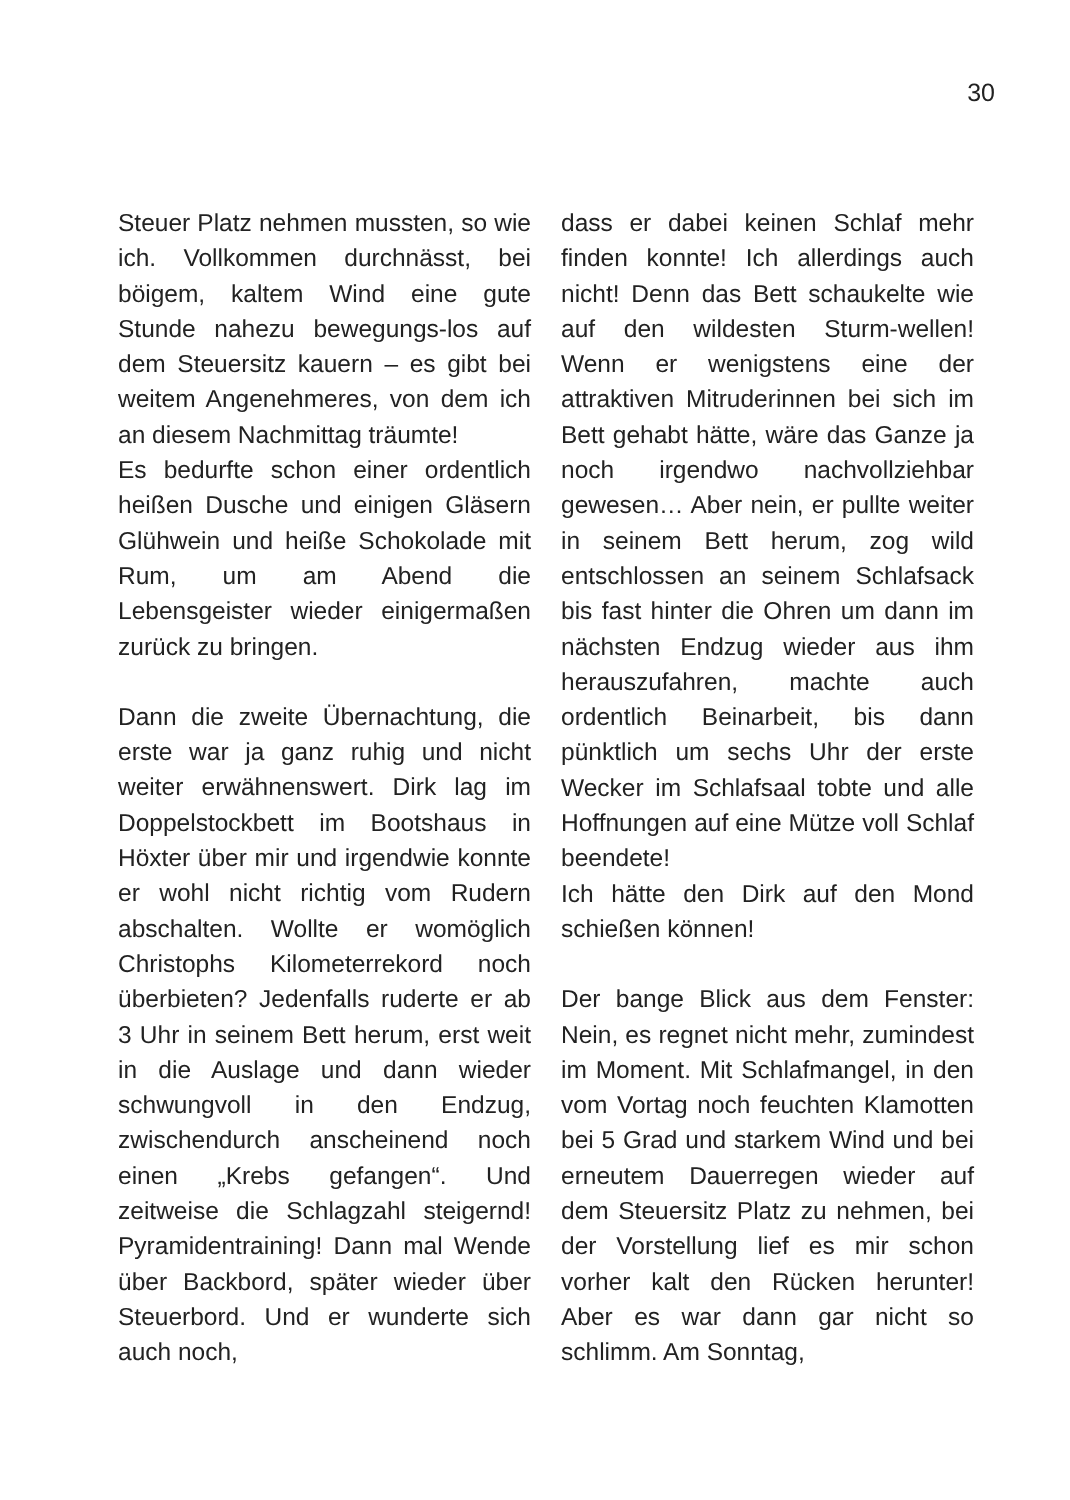30
Steuer Platz nehmen mussten, so wie ich. Vollkommen durchnässt, bei böigem, kaltem Wind eine gute Stunde nahezu bewegungs-los auf dem Steuersitz kauern – es gibt bei weitem Angenehmeres, von dem ich an diesem Nachmittag träumte!
Es bedurfte schon einer ordentlich heißen Dusche und einigen Gläsern Glühwein und heiße Schokolade mit Rum, um am Abend die Lebensgeister wieder einigermaßen zurück zu bringen.
Dann die zweite Übernachtung, die erste war ja ganz ruhig und nicht weiter erwähnenswert. Dirk lag im Doppelstockbett im Bootshaus in Höxter über mir und irgendwie konnte er wohl nicht richtig vom Rudern abschalten. Wollte er womöglich Christophs Kilometerrekord noch überbieten? Jedenfalls ruderte er ab 3 Uhr in seinem Bett herum, erst weit in die Auslage und dann wieder schwungvoll in den Endzug, zwischendurch anscheinend noch einen „Krebs gefangen“. Und zeitweise die Schlagzahl steigernd! Pyramidentraining! Dann mal Wende über Backbord, später wieder über Steuerbord. Und er wunderte sich auch noch,
dass er dabei keinen Schlaf mehr finden konnte! Ich allerdings auch nicht! Denn das Bett schaukelte wie auf den wildesten Sturm-wellen! Wenn er wenigstens eine der attraktiven Mitruderinnen bei sich im Bett gehabt hätte, wäre das Ganze ja noch irgendwo nachvollziehbar gewesen… Aber nein, er pullte weiter in seinem Bett herum, zog wild entschlossen an seinem Schlafsack bis fast hinter die Ohren um dann im nächsten Endzug wieder aus ihm herauszufahren, machte auch ordentlich Beinarbeit, bis dann pünktlich um sechs Uhr der erste Wecker im Schlafsaal tobte und alle Hoffnungen auf eine Mütze voll Schlaf beendete!
Ich hätte den Dirk auf den Mond schießen können!
Der bange Blick aus dem Fenster: Nein, es regnet nicht mehr, zumindest im Moment. Mit Schlafmangel, in den vom Vortag noch feuchten Klamotten bei 5 Grad und starkem Wind und bei erneutem Dauerregen wieder auf dem Steuersitz Platz zu nehmen, bei der Vorstellung lief es mir schon vorher kalt den Rücken herunter! Aber es war dann gar nicht so schlimm. Am Sonntag,